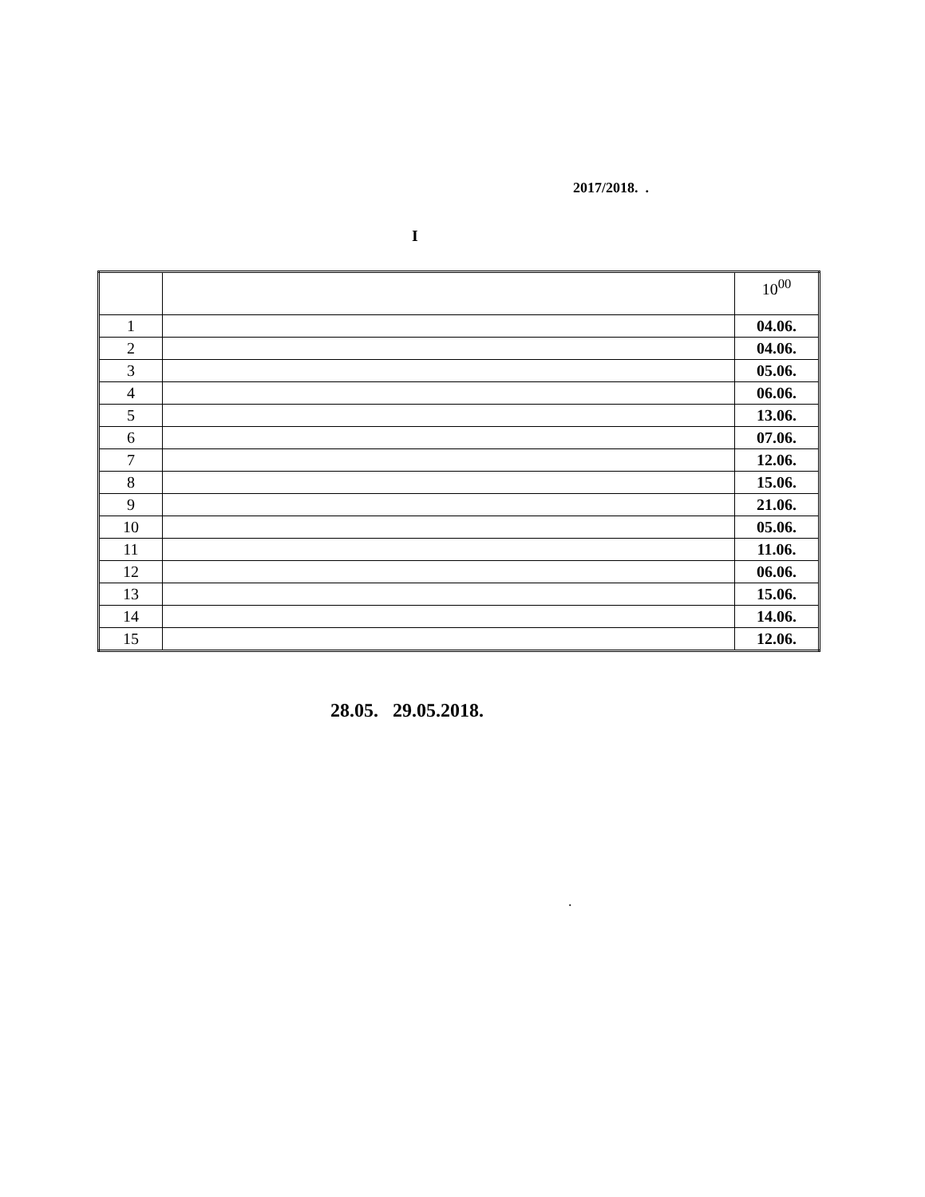2017/2018. .
I
| | | 10<sup>00</sup> |
| 1 | | 04.06. |
| 2 | | 04.06. |
| 3 | | 05.06. |
| 4 | | 06.06. |
| 5 | | 13.06. |
| 6 | | 07.06. |
| 7 | | 12.06. |
| 8 | | 15.06. |
| 9 | | 21.06. |
| 10 | | 05.06. |
| 11 | | 11.06. |
| 12 | | 06.06. |
| 13 | | 15.06. |
| 14 | | 14.06. |
| 15 | | 12.06. |
28.05. 29.05.2018.
.